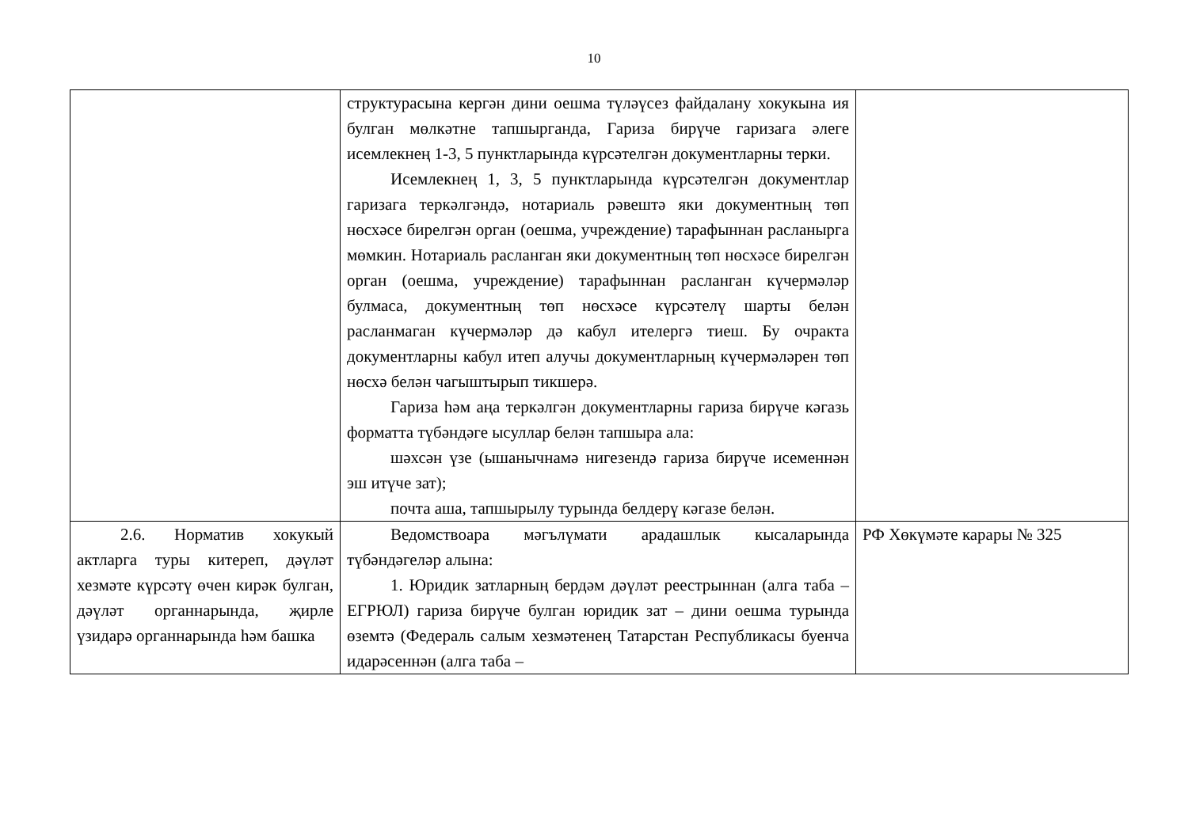10
| | структурасына кергән дини оешма түләүсез файдалану хокукына ия булган мөлкәтне тапшырганда, Гариза бирүче гаризага әлеге исемлекнең 1-3, 5 пунктларында күрсәтелгән документларны терки. Исемлекнең 1, 3, 5 пунктларында күрсәтелгән документлар гаризага теркәлгәндә, нотариаль рәвештә яки документның төп нөсхәсе бирелгән орган (оешма, учреждение) тарафыннан расланырга мөмкин. Нотариаль расланган яки документның төп нөсхәсе бирелгән орган (оешма, учреждение) тарафыннан расланган күчермәләр булмаса, документның төп нөсхәсе күрсәтелү шарты белән расланмаган күчермәләр дә кабул ителергә тиеш. Бу очракта документларны кабул итеп алучы документларның күчермәләрен төп нөсхә белән чагыштырып тикшерә. Гариза һәм аңа теркәлгән документларны гариза бирүче кәгазь форматта түбәндәге ысуллар белән тапшыра ала: шәхсән үзе (ышанычнамә нигезендә гариза бирүче исеменнән эш итүче зат); почта аша, тапшырылу турында белдерү кәгазе белән. | |
| 2.6. Норматив хокукый актларга туры китереп, дәүләт хезмәте күрсәтү өчен кирәк булган, дәүләт органнарында, җирле үзидарә органнарында һәм башка | Ведомствоара мәгълүмати арадашлык кысаларында түбәндәгеләр алына: 1. Юридик затларның бердәм дәүләт реестрыннан (алга таба – ЕГРЮЛ) гариза бирүче булган юридик зат – дини оешма турында өземтә (Федераль салым хезмәтенең Татарстан Республикасы буенча идарәсеннән (алга таба – | РФ Хөкүмәте карары № 325 |